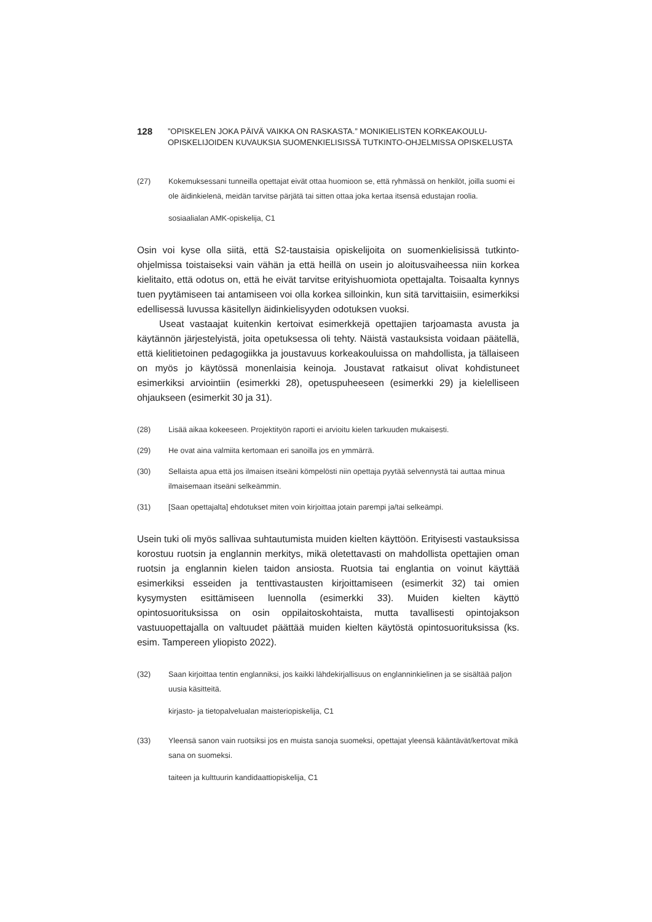128
”OPISKELEN JOKA PÄIVÄ VAIKKA ON RASKASTA.” MONIKIELISTEN KORKEAKOULU-
OPISKELIJOIDEN KUVAUKSIA SUOMENKIELISISSÄ TUTKINTO-OHJELMISSA OPISKELUSTA
(27) Kokemuksessani tunneilla opettajat eivät ottaa huomioon se, että ryhmässä on henkilöt, joilla suomi ei ole äidinkielenä, meidän tarvitse pärjätä tai sitten ottaa joka kertaa itsensä edustajan roolia.
sosiaalialan AMK-opiskelija, C1
Osin voi kyse olla siitä, että S2-taustaisia opiskelijoita on suomenkielisissä tutkinto-ohjelmissa toistaiseksi vain vähän ja että heillä on usein jo aloitusvaiheessa niin korkea kielitaito, että odotus on, että he eivät tarvitse erityishuomiota opettajalta. Toisaalta kynnys tuen pyytämiseen tai antamiseen voi olla korkea silloinkin, kun sitä tarvittaisiin, esimerkiksi edellisessä luvussa käsitellyn äidinkielisyyden odotuksen vuoksi.
Useat vastaajat kuitenkin kertoivat esimerkkejä opettajien tarjoamasta avusta ja käytännön järjestelyistä, joita opetuksessa oli tehty. Näistä vastauksista voidaan päätellä, että kielitietoinen pedagogiikka ja joustavuus korkeakouluissa on mahdollista, ja tällaiseen on myös jo käytössä monenlaisia keinoja. Joustavat ratkaisut olivat kohdistuneet esimerkiksi arviointiin (esimerkki 28), opetuspuheeseen (esimerkki 29) ja kielelliseen ohjaukseen (esimerkit 30 ja 31).
(28) Lisää aikaa kokeeseen. Projektityön raporti ei arvioitu kielen tarkuuden mukaisesti.
(29) He ovat aina valmiita kertomaan eri sanoilla jos en ymmärrä.
(30) Sellaista apua että jos ilmaisen itseäni kömpelösti niin opettaja pyytää selvennystä tai auttaa minua ilmaisemaan itseäni selkeämmin.
(31) [Saan opettajalta] ehdotukset miten voin kirjoittaa jotain parempi ja/tai selkeämpi.
Usein tuki oli myös sallivaa suhtautumista muiden kielten käyttöön. Erityisesti vastauksissa korostuu ruotsin ja englannin merkitys, mikä oletettavasti on mahdollista opettajien oman ruotsin ja englannin kielen taidon ansiosta. Ruotsia tai englantia on voinut käyttää esimerkiksi esseiden ja tenttivastausten kirjoittamiseen (esimerkit 32) tai omien kysymysten esittämiseen luennolla (esimerkki 33). Muiden kielten käyttö opintosuorituksissa on osin oppilaitoskohtaista, mutta tavallisesti opintojakson vastuuopettajalla on valtuudet päättää muiden kielten käytöstä opintosuorituksissa (ks. esim. Tampereen yliopisto 2022).
(32) Saan kirjoittaa tentin englanniksi, jos kaikki lähdekirjallisuus on englanninkielinen ja se sisältää paljon uusia käsitteitä.
kirjasto- ja tietopalvelualan maisteriopiskelija, C1
(33) Yleensä sanon vain ruotsiksi jos en muista sanoja suomeksi, opettajat yleensä kääntävät/kertovat mikä sana on suomeksi.
taiteen ja kulttuurin kandidaattiopiskelija, C1